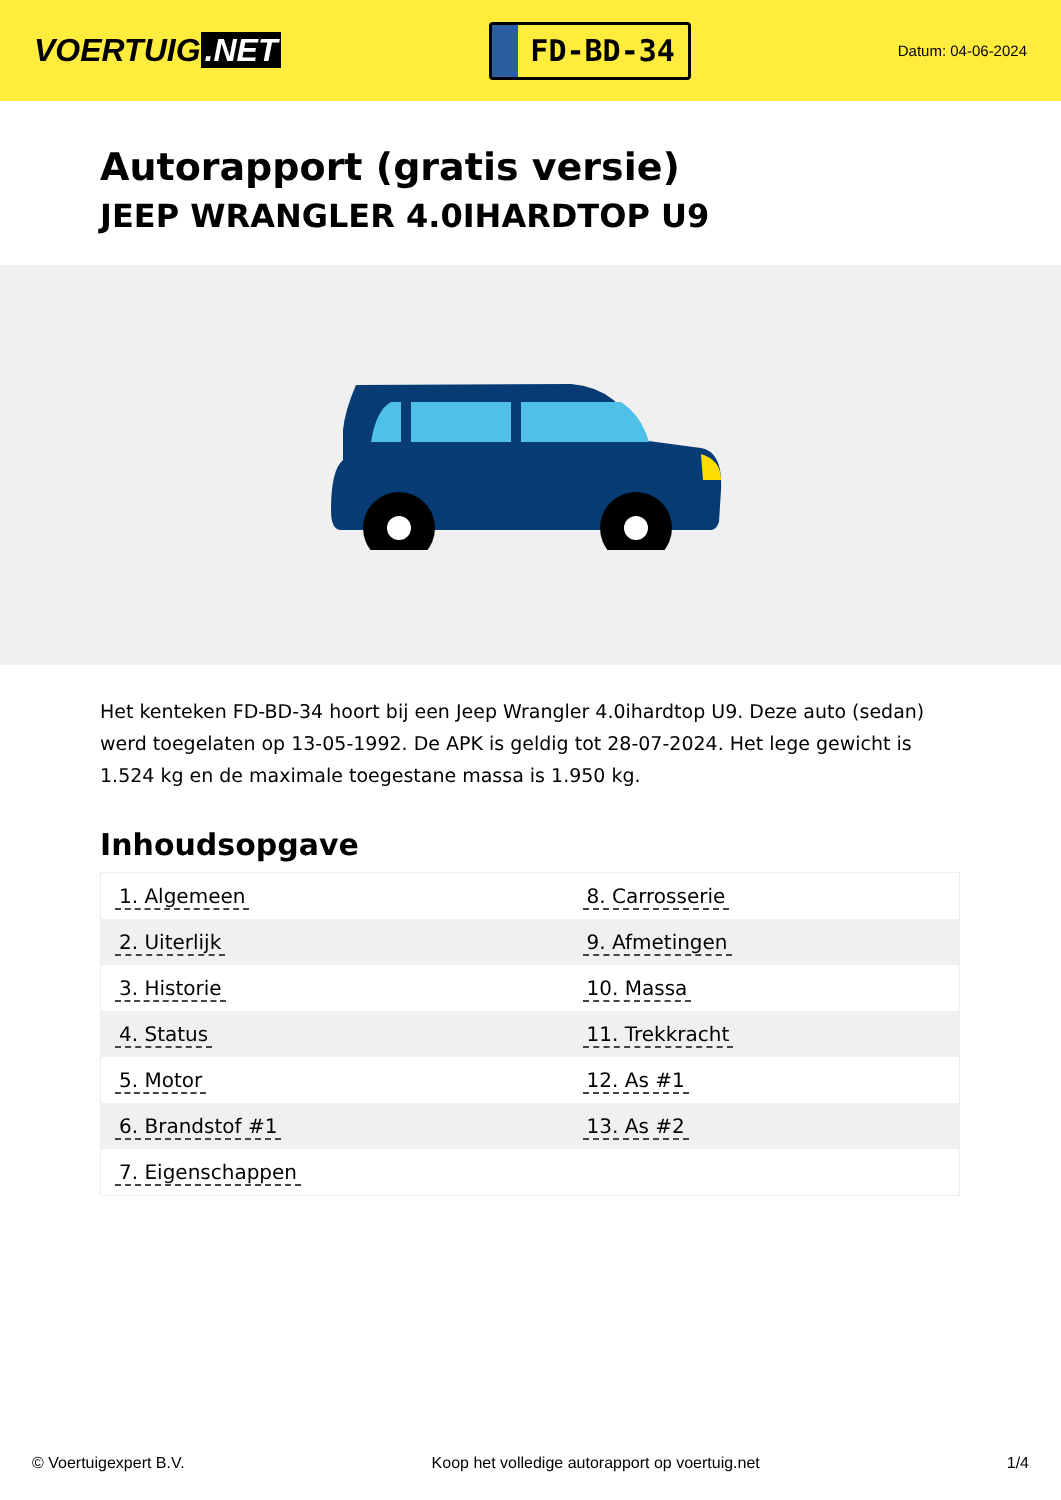VOERTUIG.NET
FD-BD-34
Datum: 04-06-2024
Autorapport (gratis versie)
JEEP WRANGLER 4.0IHARDTOP U9
Het kenteken FD-BD-34 hoort bij een Jeep Wrangler 4.0ihardtop U9. Deze auto (sedan) werd toegelaten op 13-05-1992. De APK is geldig tot 28-07-2024. Het lege gewicht is 1.524 kg en de maximale toegestane massa is 1.950 kg.
Inhoudsopgave
| 1. Algemeen | 8. Carrosserie |
| 2. Uiterlijk | 9. Afmetingen |
| 3. Historie | 10. Massa |
| 4. Status | 11. Trekkracht |
| 5. Motor | 12. As #1 |
| 6. Brandstof #1 | 13. As #2 |
| 7. Eigenschappen | |
© Voertuigexpert B.V. Koop het volledige autorapport op voertuig.net 1/4